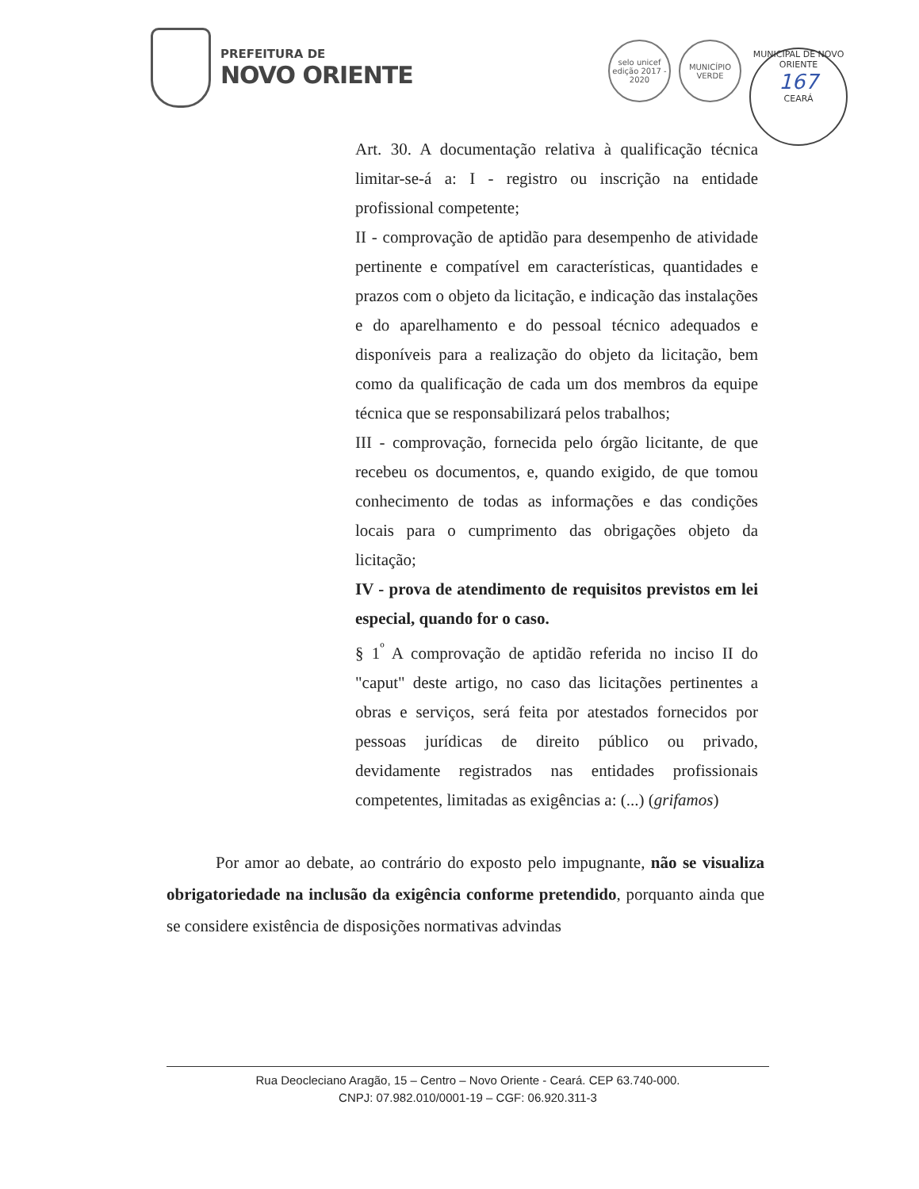PREFEITURA DE
NOVO ORIENTE
selo unicef
edição 2017 - 2020
MUNICÍPIO
VERDE
MUNICIPAL DE NOVO ORIENTE
167
CEARÁ
Art. 30. A documentação relativa à qualificação técnica limitar-se-á a: I - registro ou inscrição na entidade profissional competente;
II - comprovação de aptidão para desempenho de atividade pertinente e compatível em características, quantidades e prazos com o objeto da licitação, e indicação das instalações e do aparelhamento e do pessoal técnico adequados e disponíveis para a realização do objeto da licitação, bem como da qualificação de cada um dos membros da equipe técnica que se responsabilizará pelos trabalhos;
III - comprovação, fornecida pelo órgão licitante, de que recebeu os documentos, e, quando exigido, de que tomou conhecimento de todas as informações e das condições locais para o cumprimento das obrigações objeto da licitação;
IV - prova de atendimento de requisitos previstos em lei especial, quando for o caso.
§ 1<sup>º</sup> A comprovação de aptidão referida no inciso II do "caput" deste artigo, no caso das licitações pertinentes a obras e serviços, será feita por atestados fornecidos por pessoas jurídicas de direito público ou privado, devidamente registrados nas entidades profissionais competentes, limitadas as exigências a: (...) (grifamos)
Por amor ao debate, ao contrário do exposto pelo impugnante, não se visualiza obrigatoriedade na inclusão da exigência conforme pretendido, porquanto ainda que se considere existência de disposições normativas advindas
Rua Deocleciano Aragão, 15 – Centro – Novo Oriente - Ceará. CEP 63.740-000.
CNPJ: 07.982.010/0001-19 – CGF: 06.920.311-3